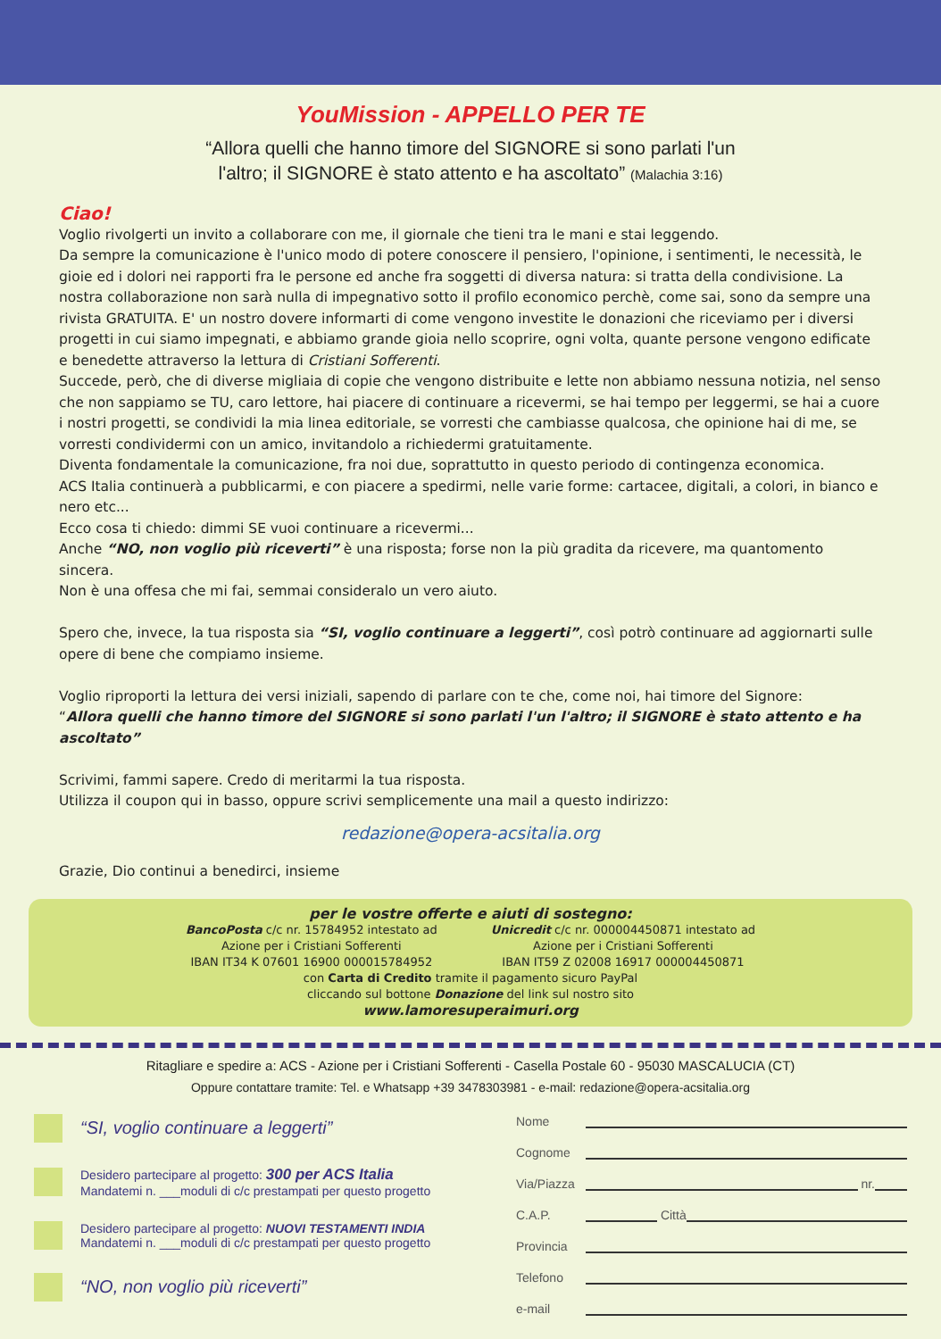YouMission - APPELLO PER TE
“Allora quelli che hanno timore del SIGNORE si sono parlati l'un
l'altro; il SIGNORE è stato attento e ha ascoltato” (Malachia 3:16)
Ciao!
Voglio rivolgerti un invito a collaborare con me, il giornale che tieni tra le mani e stai leggendo.
Da sempre la comunicazione è l'unico modo di potere conoscere il pensiero, l'opinione, i sentimenti, le necessità, le gioie ed i dolori nei rapporti fra le persone ed anche fra soggetti di diversa natura: si tratta della condivisione. La nostra collaborazione non sarà nulla di impegnativo sotto il profilo economico perchè, come sai, sono da sempre una rivista GRATUITA. E' un nostro dovere informarti di come vengono investite le donazioni che riceviamo per i diversi progetti in cui siamo impegnati, e abbiamo grande gioia nello scoprire, ogni volta, quante persone vengono edificate e benedette attraverso la lettura di Cristiani Sofferenti.
Succede, però, che di diverse migliaia di copie che vengono distribuite e lette non abbiamo nessuna notizia, nel senso che non sappiamo se TU, caro lettore, hai piacere di continuare a ricevermi, se hai tempo per leggermi, se hai a cuore i nostri progetti, se condividi la mia linea editoriale, se vorresti che cambiasse qualcosa, che opinione hai di me, se vorresti condividermi con un amico, invitandolo a richiedermi gratuitamente.
Diventa fondamentale la comunicazione, fra noi due, soprattutto in questo periodo di contingenza economica.
ACS Italia continuerà a pubblicarmi, e con piacere a spedirmi, nelle varie forme: cartacee, digitali, a colori, in bianco e nero etc...
Ecco cosa ti chiedo: dimmi SE vuoi continuare a ricevermi...
Anche “NO, non voglio più riceverti” è una risposta; forse non la più gradita da ricevere, ma quantomento sincera.
Non è una offesa che mi fai, semmai consideralo un vero aiuto.
Spero che, invece, la tua risposta sia “SI, voglio continuare a leggerti”, così potrò continuare ad aggiornarti sulle opere di bene che compiamo insieme.
Voglio riproporti la lettura dei versi iniziali, sapendo di parlare con te che, come noi, hai timore del Signore:
“Allora quelli che hanno timore del SIGNORE si sono parlati l'un l'altro; il SIGNORE è stato attento e ha ascoltato”
Scrivimi, fammi sapere. Credo di meritarmi la tua risposta.
Utilizza il coupon qui in basso, oppure scrivi semplicemente una mail a questo indirizzo:
redazione@opera-acsitalia.org
Grazie, Dio continui a benedirci, insieme
per le vostre offerte e aiuti di sostegno:
BancoPosta c/c nr. 15784952 intestato ad
Azione per i Cristiani Sofferenti
IBAN IT34 K 07601 16900 000015784952
Unicredit c/c nr. 000004450871 intestato ad
Azione per i Cristiani Sofferenti
IBAN IT59 Z 02008 16917 000004450871
con Carta di Credito tramite il pagamento sicuro PayPal
cliccando sul bottone Donazione del link sul nostro sito
www.lamoresuperaimuri.org
Ritagliare e spedire a: ACS - Azione per i Cristiani Sofferenti - Casella Postale 60 - 95030 MASCALUCIA (CT)
Oppure contattare tramite: Tel. e Whatsapp +39 3478303981 - e-mail: redazione@opera-acsitalia.org
“SI, voglio continuare a leggerti”
Desidero partecipare al progetto: 300 per ACS Italia
Mandatemi n. ___moduli di c/c prestampati per questo progetto
Desidero partecipare al progetto: NUOVI TESTAMENTI INDIA
Mandatemi n. ___moduli di c/c prestampati per questo progetto
“NO, non voglio più riceverti”
Nome
Cognome
Via/Piazza nr.
C.A.P. Città
Provincia
Telefono
e-mail